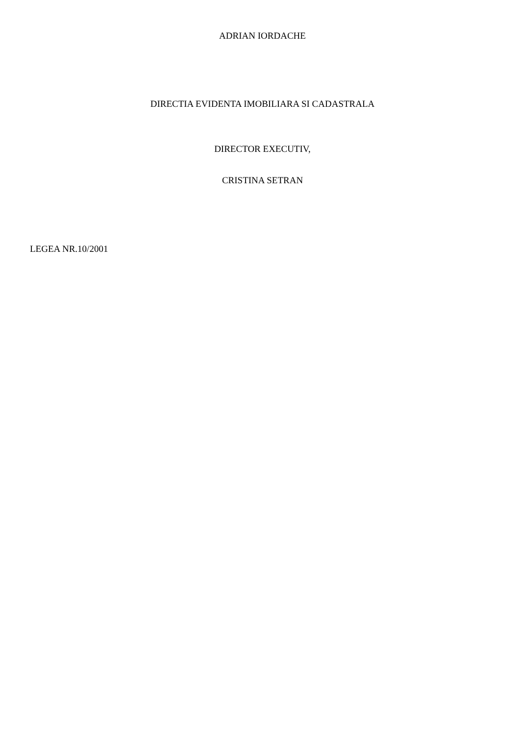ADRIAN IORDACHE
DIRECTIA EVIDENTA IMOBILIARA SI CADASTRALA
DIRECTOR EXECUTIV,
CRISTINA SETRAN
LEGEA NR.10/2001